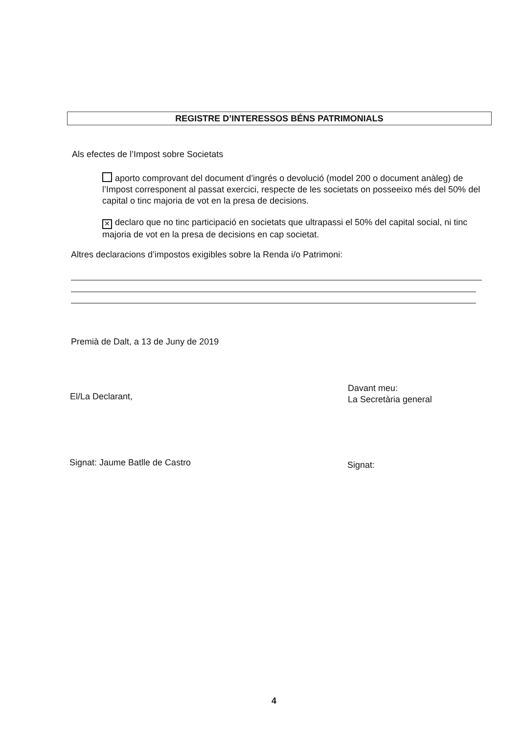REGISTRE D’INTERESSOS BÉNS PATRIMONIALS
Als efectes de l’Impost sobre Societats
aporto comprovant del document d’ingrés o devolució (model 200 o document anàleg) de l’Impost corresponent al passat exercici, respecte de les societats on posseeixo més del 50% del capital o tinc majoria de vot en la presa de decisions.
✕ declaro que no tinc participació en societats que ultrapassi el 50% del capital social, ni tinc majoria de vot en la presa de decisions en cap societat.
Altres declaracions d’impostos exigibles sobre la Renda i/o Patrimoni:
Premià de Dalt, a 13 de Juny de 2019
El/La Declarant,
Davant meu:
La Secretària general
Signat: Jaume Batlle de Castro Signat:
4